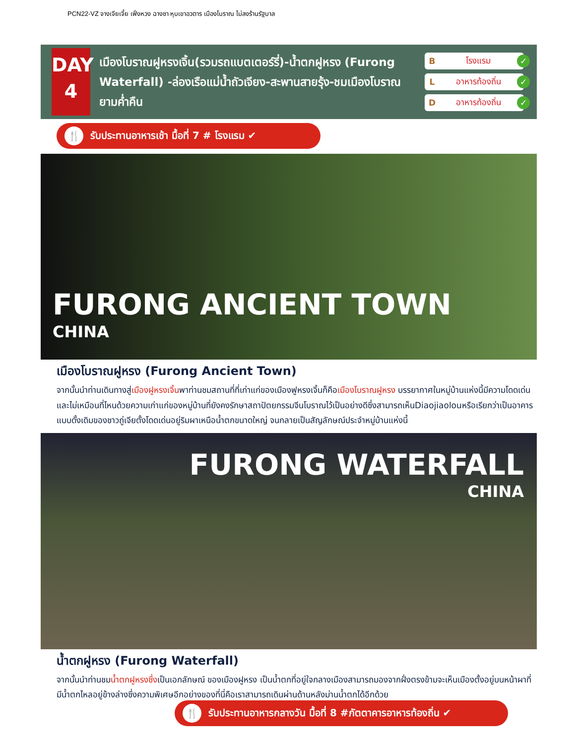PCN22-VZ จางเจียเจี้ย เฟิ่งหวง ฉางซา หุบเขาอวตาร เมืองโบราณ ไม่ลงร้านรัฐบาล
DAY
4
เมืองโบราณฝูหรงเจิ้น(รวมรถแบตเตอร์รี่)-น้ำตกฝูหรง (Furong Waterfall) -ล่องเรือแม่น้ำถัวเจียง-สะพานสายรุ้ง-ชมเมืองโบราณยามค่ำคืน
Bโรงแรม ✓
Lอาหารท้องถิ่น ✓
Dอาหารท้องถิ่น ✓
🍴 รับประทานอาหารเช้า มื้อที่ 7 # โรงแรม ✔
FURONG ANCIENT TOWN
CHINA
เมืองโบราณฝูหรง (Furong Ancient Town)
จากนั้นนำท่านเดินทางสู่เมืองฝูหรงเจิ้นพาท่านชมสถานที่ที่เก่าแก่ของเมืองฟูหรงเจิ้นก็คือเมืองโบราณฝูหรง บรรยากาศในหมู่บ้านแห่งนี้มีความโดดเด่นและไม่เหมือนที่ไหนด้วยความเก่าแก่ของหมู่บ้านที่ยังคงรักษาสถาปัตยกรรมจีนโบราณไว้เป็นอย่างดีซึ่งสามารถเห็นDiaojiaolouหรือเรียกว่าเป็นอาคารแบบดั้งเดิมของชาวถู่เจียตั้งโดดเด่นอยู่ริมผาเหนือน้ำตกขนาดใหญ่ จนกลายเป็นสัญลักษณ์ประจำหมู่บ้านแห่งนี้
FURONG WATERFALL
CHINA
น้ำตกฝูหรง (Furong Waterfall)
จากนั้นนำท่านชมน้ำตกฝูหรงซึ่งเป็นเอกลักษณ์ ของเมืองฝูหรง เป็นน้ำตกที่อยู่ใจกลางเมืองสามารถมองจากฝั่งตรงข้ามจะเห็นเมืองตั้งอยู่บนหน้าผาที่มีน้ำตกไหลอยู่ข้างล่างซึ่งความพิเศษอีกอย่างของที่นี่คือเราสามารถเดินผ่านด้านหลังม่านน้ำตกได้อีกด้วย
🍴 รับประทานอาหารกลางวัน มื้อที่ 8 #ภัตตาคารอาหารท้องถิ่น ✔